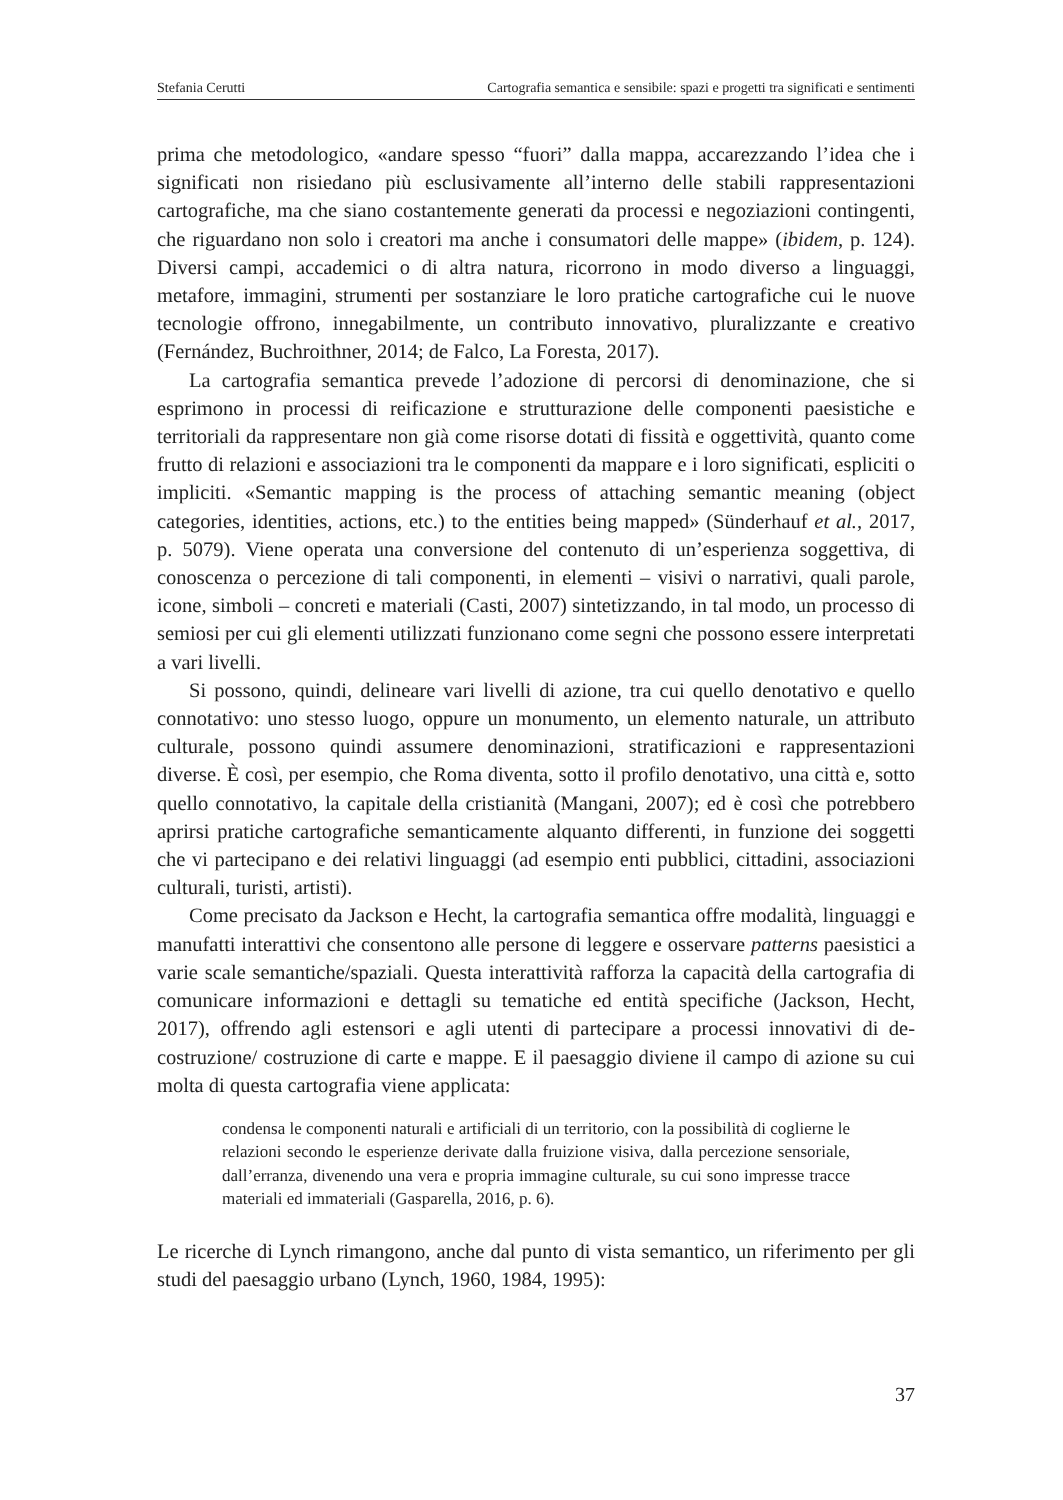Stefania Cerutti Cartografia semantica e sensibile: spazi e progetti tra significati e sentimenti
prima che metodologico, «andare spesso “fuori” dalla mappa, accarezzando l’idea che i significati non risiedano più esclusivamente all’interno delle stabili rappresentazioni cartografiche, ma che siano costantemente generati da processi e negoziazioni contingenti, che riguardano non solo i creatori ma anche i consumatori delle mappe» (ibidem, p. 124). Diversi campi, accademici o di altra natura, ricorrono in modo diverso a linguaggi, metafore, immagini, strumenti per sostanziare le loro pratiche cartografiche cui le nuove tecnologie offrono, innegabilmente, un contributo innovativo, pluralizzante e creativo (Fernández, Buchroithner, 2014; de Falco, La Foresta, 2017).
La cartografia semantica prevede l’adozione di percorsi di denominazione, che si esprimono in processi di reificazione e strutturazione delle componenti paesistiche e territoriali da rappresentare non già come risorse dotati di fissità e oggettività, quanto come frutto di relazioni e associazioni tra le componenti da mappare e i loro significati, espliciti o impliciti. «Semantic mapping is the process of attaching semantic meaning (object categories, identities, actions, etc.) to the entities being mapped» (Sünderhauf et al., 2017, p. 5079). Viene operata una conversione del contenuto di un’esperienza soggettiva, di conoscenza o percezione di tali componenti, in elementi – visivi o narrativi, quali parole, icone, simboli – concreti e materiali (Casti, 2007) sintetizzando, in tal modo, un processo di semiosi per cui gli elementi utilizzati funzionano come segni che possono essere interpretati a vari livelli.
Si possono, quindi, delineare vari livelli di azione, tra cui quello denotativo e quello connotativo: uno stesso luogo, oppure un monumento, un elemento naturale, un attributo culturale, possono quindi assumere denominazioni, stratificazioni e rappresentazioni diverse. È così, per esempio, che Roma diventa, sotto il profilo denotativo, una città e, sotto quello connotativo, la capitale della cristianità (Mangani, 2007); ed è così che potrebbero aprirsi pratiche cartografiche semanticamente alquanto differenti, in funzione dei soggetti che vi partecipano e dei relativi linguaggi (ad esempio enti pubblici, cittadini, associazioni culturali, turisti, artisti).
Come precisato da Jackson e Hecht, la cartografia semantica offre modalità, linguaggi e manufatti interattivi che consentono alle persone di leggere e osservare patterns paesistici a varie scale semantiche/spaziali. Questa interattività rafforza la capacità della cartografia di comunicare informazioni e dettagli su tematiche ed entità specifiche (Jackson, Hecht, 2017), offrendo agli estensori e agli utenti di partecipare a processi innovativi di de-costruzione/ costruzione di carte e mappe. E il paesaggio diviene il campo di azione su cui molta di questa cartografia viene applicata:
condensa le componenti naturali e artificiali di un territorio, con la possibilità di coglierne le relazioni secondo le esperienze derivate dalla fruizione visiva, dalla percezione sensoriale, dall’erranza, divenendo una vera e propria immagine culturale, su cui sono impresse tracce materiali ed immateriali (Gasparella, 2016, p. 6).
Le ricerche di Lynch rimangono, anche dal punto di vista semantico, un riferimento per gli studi del paesaggio urbano (Lynch, 1960, 1984, 1995):
37